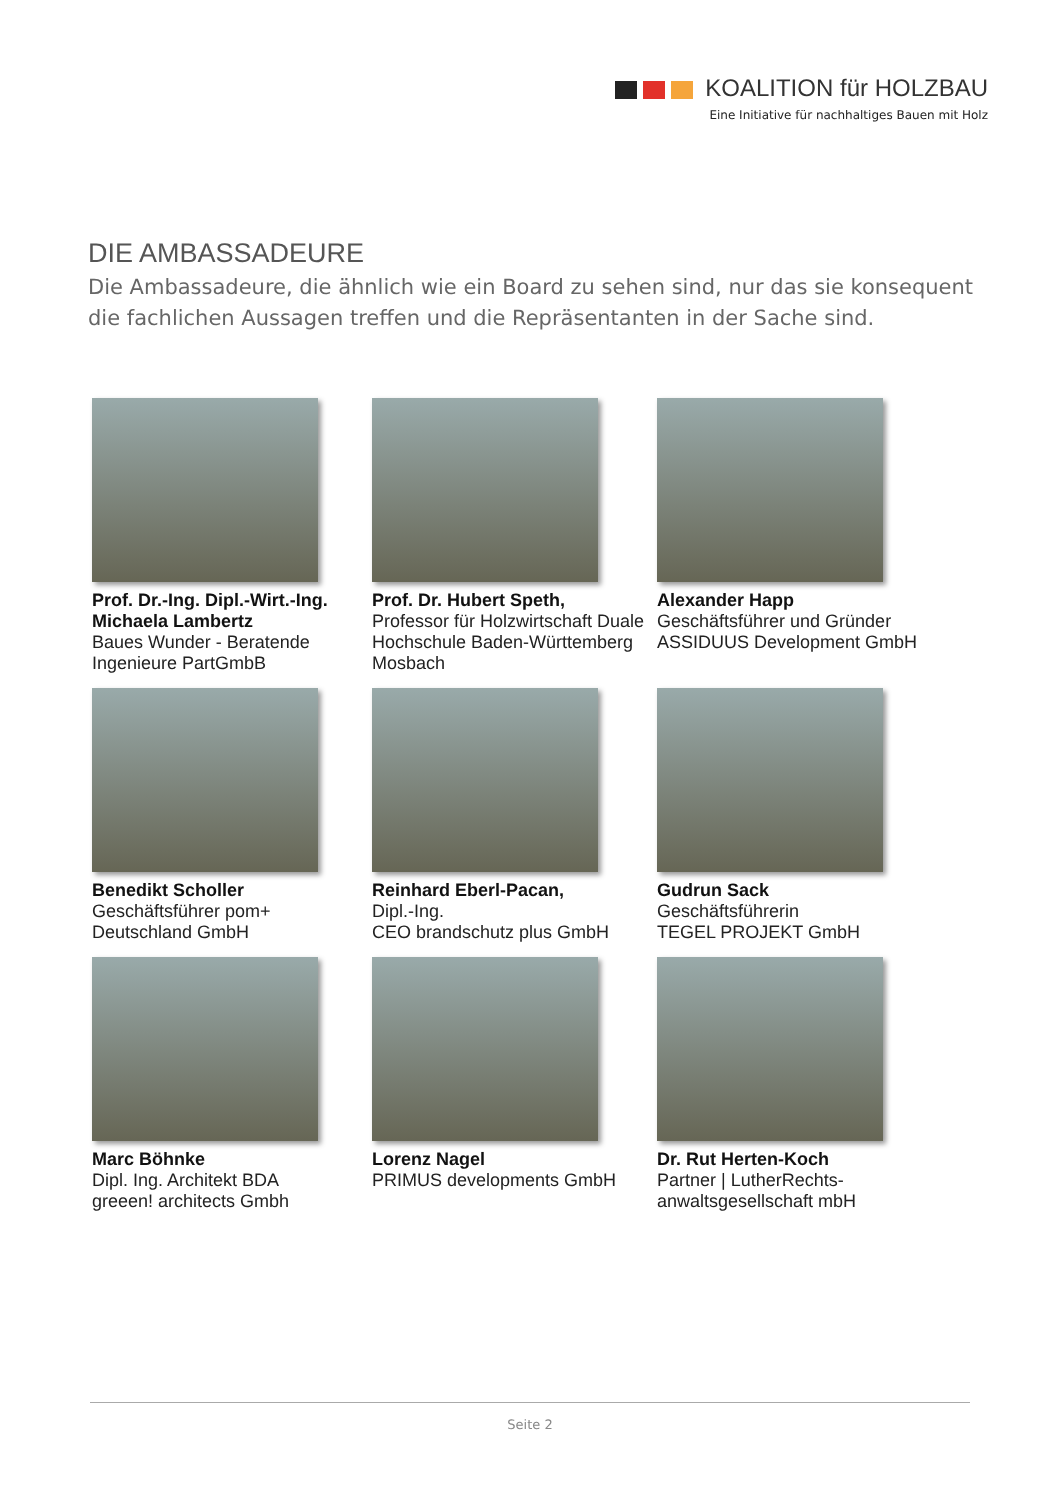KOALITION für HOLZBAU
Eine Initiative für nachhaltiges Bauen mit Holz
DIE AMBASSADEURE
Die Ambassadeure, die ähnlich wie ein Board zu sehen sind, nur das sie konsequent die fachlichen Aussagen treffen und die Repräsentanten in der Sache sind.
Prof. Dr.-Ing. Dipl.-Wirt.-Ing. Michaela Lambertz
Baues Wunder - Beratende Ingenieure PartGmbB
Prof. Dr. Hubert Speth,
Professor für Holzwirtschaft Duale Hochschule Baden-Württemberg Mosbach
Alexander Happ
Geschäftsführer und Gründer ASSIDUUS Development GmbH
Benedikt Scholler
Geschäftsführer pom+ Deutschland GmbH
Reinhard Eberl-Pacan,
Dipl.-Ing.
CEO brandschutz plus GmbH
Gudrun Sack
Geschäftsführerin
TEGEL PROJEKT GmbH
Marc Böhnke
Dipl. Ing. Architekt BDA
greeen! architects Gmbh
Lorenz Nagel
PRIMUS developments GmbH
Dr. Rut Herten-Koch
Partner | LutherRechts-anwaltsgesellschaft mbH
Seite 2